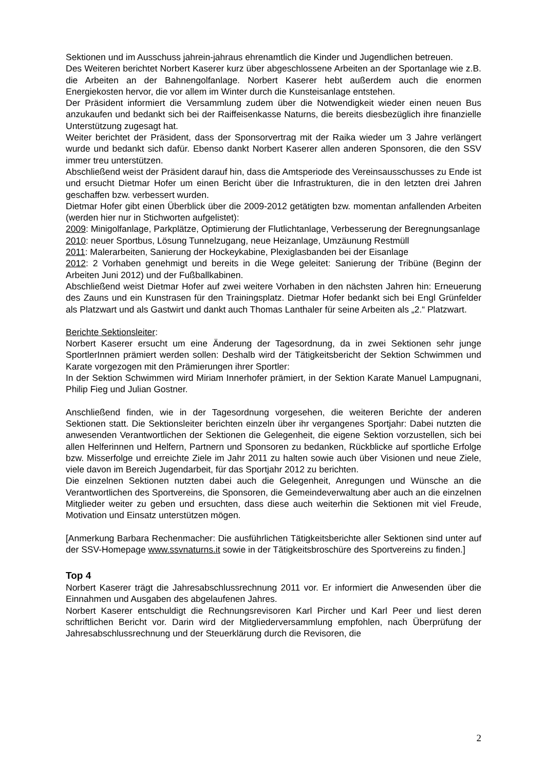Sektionen und im Ausschuss jahrein-jahraus ehrenamtlich die Kinder und Jugendlichen betreuen.
Des Weiteren berichtet Norbert Kaserer kurz über abgeschlossene Arbeiten an der Sportanlage wie z.B. die Arbeiten an der Bahnengolfanlage. Norbert Kaserer hebt außerdem auch die enormen Energiekosten hervor, die vor allem im Winter durch die Kunsteisanlage entstehen.
Der Präsident informiert die Versammlung zudem über die Notwendigkeit wieder einen neuen Bus anzukaufen und bedankt sich bei der Raiffeisenkasse Naturns, die bereits diesbezüglich ihre finanzielle Unterstützung zugesagt hat.
Weiter berichtet der Präsident, dass der Sponsorvertrag mit der Raika wieder um 3 Jahre verlängert wurde und bedankt sich dafür. Ebenso dankt Norbert Kaserer allen anderen Sponsoren, die den SSV immer treu unterstützen.
Abschließend weist der Präsident darauf hin, dass die Amtsperiode des Vereinsausschusses zu Ende ist und ersucht Dietmar Hofer um einen Bericht über die Infrastrukturen, die in den letzten drei Jahren geschaffen bzw. verbessert wurden.
Dietmar Hofer gibt einen Überblick über die 2009-2012 getätigten bzw. momentan anfallenden Arbeiten (werden hier nur in Stichworten aufgelistet):
2009: Minigolfanlage, Parkplätze, Optimierung der Flutlichtanlage, Verbesserung der Beregnungsanlage
2010: neuer Sportbus, Lösung Tunnelzugang, neue Heizanlage, Umzäunung Restmüll
2011: Malerarbeiten, Sanierung der Hockeykabine, Plexiglasbanden bei der Eisanlage
2012: 2 Vorhaben genehmigt und bereits in die Wege geleitet: Sanierung der Tribüne (Beginn der Arbeiten Juni 2012) und der Fußballkabinen.
Abschließend weist Dietmar Hofer auf zwei weitere Vorhaben in den nächsten Jahren hin: Erneuerung des Zauns und ein Kunstrasen für den Trainingsplatz. Dietmar Hofer bedankt sich bei Engl Grünfelder als Platzwart und als Gastwirt und dankt auch Thomas Lanthaler für seine Arbeiten als „2.“ Platzwart.
Berichte Sektionsleiter:
Norbert Kaserer ersucht um eine Änderung der Tagesordnung, da in zwei Sektionen sehr junge SportlerInnen prämiert werden sollen: Deshalb wird der Tätigkeitsbericht der Sektion Schwimmen und Karate vorgezogen mit den Prämierungen ihrer Sportler:
In der Sektion Schwimmen wird Miriam Innerhofer prämiert, in der Sektion Karate Manuel Lampugnani, Philip Fieg und Julian Gostner.
Anschließend finden, wie in der Tagesordnung vorgesehen, die weiteren Berichte der anderen Sektionen statt. Die Sektionsleiter berichten einzeln über ihr vergangenes Sportjahr: Dabei nutzten die anwesenden Verantwortlichen der Sektionen die Gelegenheit, die eigene Sektion vorzustellen, sich bei allen Helferinnen und Helfern, Partnern und Sponsoren zu bedanken, Rückblicke auf sportliche Erfolge bzw. Misserfolge und erreichte Ziele im Jahr 2011 zu halten sowie auch über Visionen und neue Ziele, viele davon im Bereich Jugendarbeit, für das Sportjahr 2012 zu berichten.
Die einzelnen Sektionen nutzten dabei auch die Gelegenheit, Anregungen und Wünsche an die Verantwortlichen des Sportvereins, die Sponsoren, die Gemeindeverwaltung aber auch an die einzelnen Mitglieder weiter zu geben und ersuchten, dass diese auch weiterhin die Sektionen mit viel Freude, Motivation und Einsatz unterstützen mögen.
[Anmerkung Barbara Rechenmacher: Die ausführlichen Tätigkeitsberichte aller Sektionen sind unter auf der SSV-Homepage www.ssvnaturns.it sowie in der Tätigkeitsbroschüre des Sportvereins zu finden.]
Top 4
Norbert Kaserer trägt die Jahresabschlussrechnung 2011 vor. Er informiert die Anwesenden über die Einnahmen und Ausgaben des abgelaufenen Jahres.
Norbert Kaserer entschuldigt die Rechnungsrevisoren Karl Pircher und Karl Peer und liest deren schriftlichen Bericht vor. Darin wird der Mitgliederversammlung empfohlen, nach Überprüfung der Jahresabschlussrechnung und der Steuerklärung durch die Revisoren, die
2